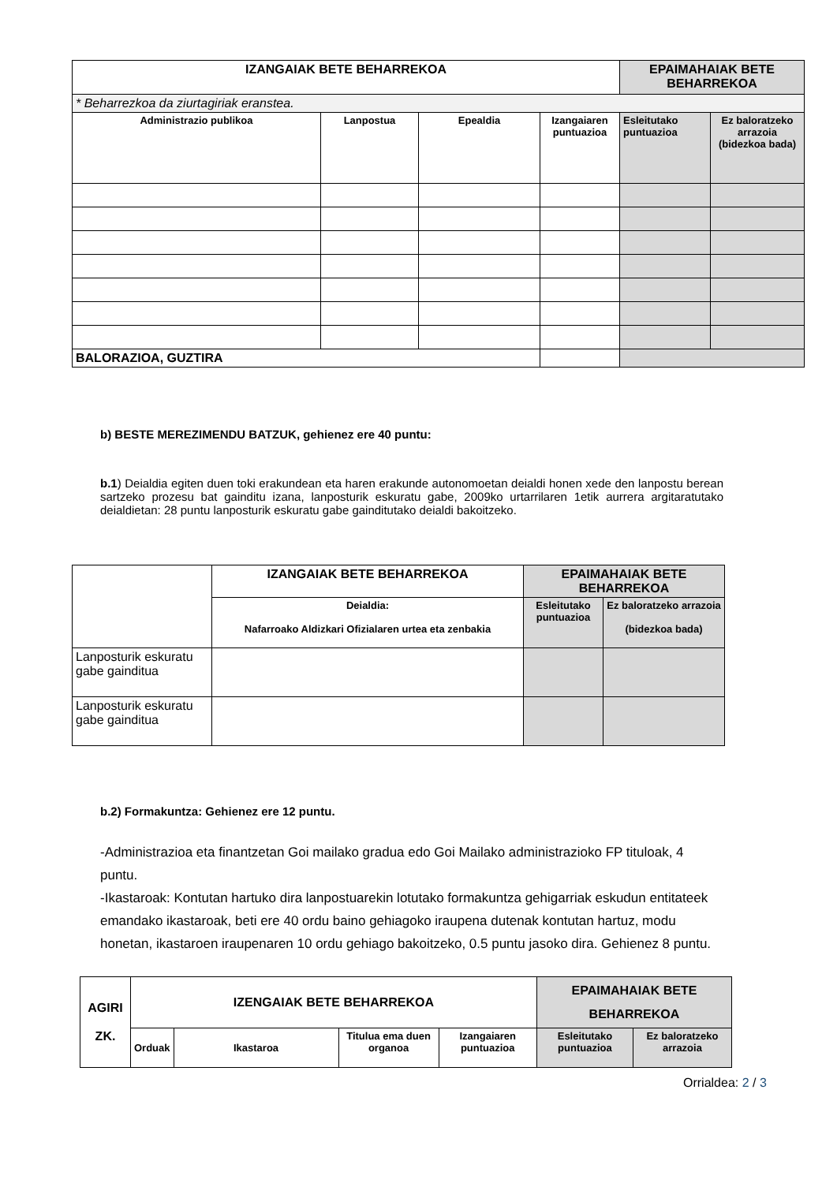| IZANGAIAK BETE BEHARREKOA | | | | EPAIMAHAIAK BETE BEHARREKOA | |
| --- | --- | --- | --- | --- | --- |
| * Beharrezkoa da ziurtagiriak eranstea. | | | | | |
| Administrazio publikoa | Lanpostua | Epealdia | Izangaiaren puntuazioa | Esleitutako puntuazioa | Ez baloratzeko arrazoia (bidezkoa bada) |
| BALORAZIOA, GUZTIRA | | | | | |
b) BESTE MEREZIMENDU BATZUK, gehienez ere 40 puntu:
b.1) Deialdia egiten duen toki erakundean eta haren erakunde autonomoetan deialdi honen xede den lanpostu berean sartzeko prozesu bat gainditu izana, lanposturik eskuratu gabe, 2009ko urtarrilaren 1etik aurrera argitaratutako deialdietan: 28 puntu lanposturik eskuratu gabe gainditutako deialdi bakoitzeko.
| | IZANGAIAK BETE BEHARREKOA | EPAIMAHAIAK BETE BEHARREKOA | |
| | Deialdia: Nafarroako Aldizkari Ofizialaren urtea eta zenbakia | Esleitutako puntuazioa | Ez baloratzeko arrazoia (bidezkoa bada) |
| Lanposturik eskuratu gabe gainditua | | | |
| Lanposturik eskuratu gabe gainditua | | | |
b.2) Formakuntza: Gehienez ere 12 puntu.
-Administrazioa eta finantzetan Goi mailako gradua edo Goi Mailako administrazioko FP tituloak, 4 puntu.
-Ikastaroak: Kontutan hartuko dira lanpostuarekin lotutako formakuntza gehigarriak eskudun entitateek emandako ikastaroak, beti ere 40 ordu baino gehiagoko iraupena dutenak kontutan hartuz, modu honetan, ikastaroen iraupenaren 10 ordu gehiago bakoitzeko, 0.5 puntu jasoko dira. Gehienez 8 puntu.
| AGIRI ZK. | IZENGAIAK BETE BEHARREKOA | | | | EPAIMAHAIAK BETE BEHARREKOA | |
| --- | --- | --- | --- | --- | --- | --- |
| | Orduak | Ikastaroa | Titulua ema duen organoa | Izangaiaren puntuazioa | Esleitutako puntuazioa | Ez baloratzeko arrazoia |
Orrialdea: 2 / 3